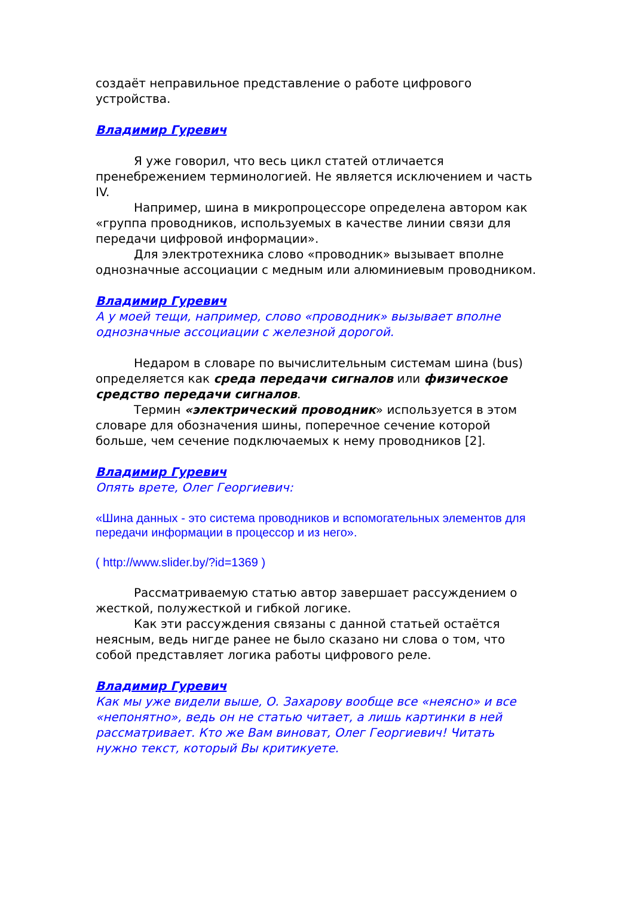создаёт неправильное представление о работе цифрового устройства.
Владимир Гуревич
Я уже говорил, что весь цикл статей отличается пренебрежением терминологией. Не является исключением и часть IV.
Например, шина в микропроцессоре определена автором как «группа проводников, используемых в качестве линии связи для передачи цифровой информации».
Для электротехника слово «проводник» вызывает вполне однозначные ассоциации с медным или алюминиевым проводником.
Владимир Гуревич
А у моей тещи, например, слово «проводник» вызывает вполне однозначные ассоциации с железной дорогой.
Недаром в словаре по вычислительным системам шина (bus) определяется как среда передачи сигналов или физическое средство передачи сигналов.
Термин «электрический проводник» используется в этом словаре для обозначения шины, поперечное сечение которой больше, чем сечение подключаемых к нему проводников [2].
Владимир Гуревич
Опять врете, Олег Георгиевич:
«Шина данных - это система проводников и вспомогательных элементов для передачи информации в процессор и из него».
( http://www.slider.by/?id=1369 )
Рассматриваемую статью автор завершает рассуждением о жесткой, полужесткой и гибкой логике.
Как эти рассуждения связаны с данной статьей остаётся неясным, ведь нигде ранее не было сказано ни слова о том, что собой представляет логика работы цифрового реле.
Владимир Гуревич
Как мы уже видели выше, О. Захарову вообще все «неясно» и все «непонятно», ведь он не статью читает, а лишь картинки в ней рассматривает. Кто же Вам виноват, Олег Георгиевич! Читать нужно текст, который Вы критикуете.